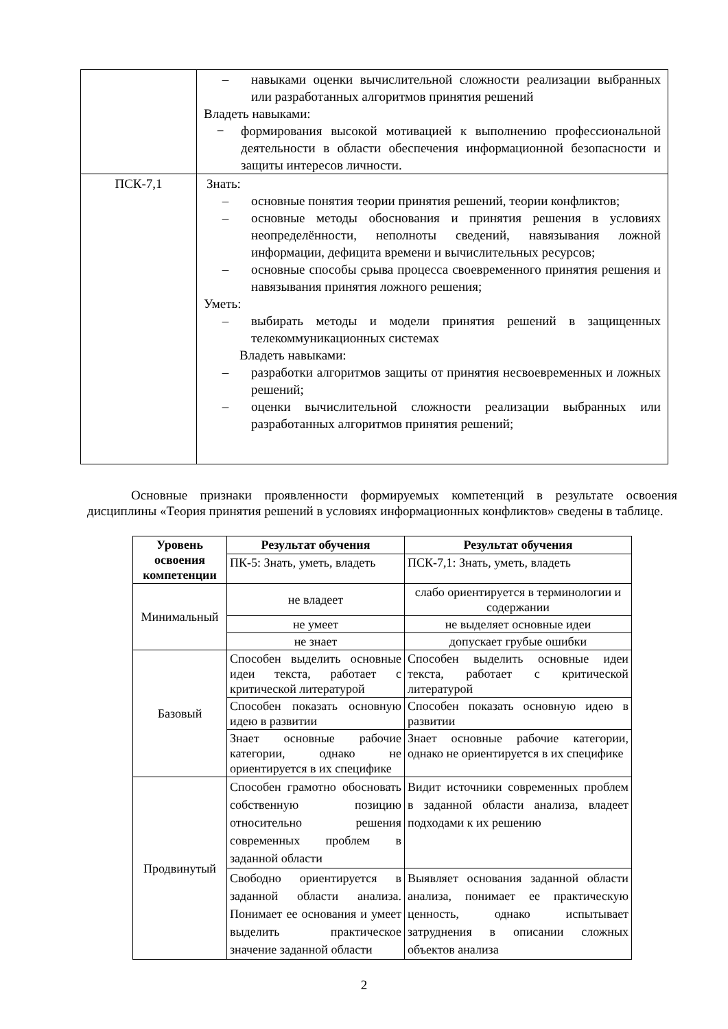| | – навыками оценки вычислительной сложности реализации выбранных или разработанных алгоритмов принятия решений Владеть навыками: − формирования высокой мотивацией к выполнению профессиональной деятельности в области обеспечения информационной безопасности и защиты интересов личности. |
| ПСК-7,1 | Знать: – основные понятия теории принятия решений, теории конфликтов; – основные методы обоснования и принятия решения в условиях неопределённости, неполноты сведений, навязывания ложной информации, дефицита времени и вычислительных ресурсов; – основные способы срыва процесса своевременного принятия решения и навязывания принятия ложного решения; Уметь: – выбирать методы и модели принятия решений в защищенных телекоммуникационных системах Владеть навыками: – разработки алгоритмов защиты от принятия несвоевременных и ложных решений; – оценки вычислительной сложности реализации выбранных или разработанных алгоритмов принятия решений; |
Основные признаки проявленности формируемых компетенций в результате освоения дисциплины «Теория принятия решений в условиях информационных конфликтов» сведены в таблице.
| Уровень освоения компетенции | Результат обучения | Результат обучения |
| --- | --- | --- |
| | ПК-5: Знать, уметь, владеть | ПСК-7,1: Знать, уметь, владеть |
| Минимальный | не владеет | слабо ориентируется в терминологии и содержании |
| | не умеет | не выделяет основные идеи |
| | не знает | допускает грубые ошибки |
| Базовый | Способен выделить основные идеи текста, работает с критической литературой | Способен выделить основные идеи текста, работает с критической литературой |
| | Способен показать основную идею в развитии | Способен показать основную идею в развитии |
| | Знает основные рабочие категории, однако не ориентируется в их специфике | Знает основные рабочие категории, однако не ориентируется в их специфике |
| Продвинутый | Способен грамотно обосновать собственную позицию относительно решения современных проблем в заданной области | Видит источники современных проблем в заданной области анализа, владеет подходами к их решению |
| | Свободно ориентируется в заданной области анализа. Понимает ее основания и умеет выделить практическое значение заданной области | Выявляет основания заданной области анализа, понимает ее практическую ценность, однако испытывает затруднения в описании сложных объектов анализа |
2